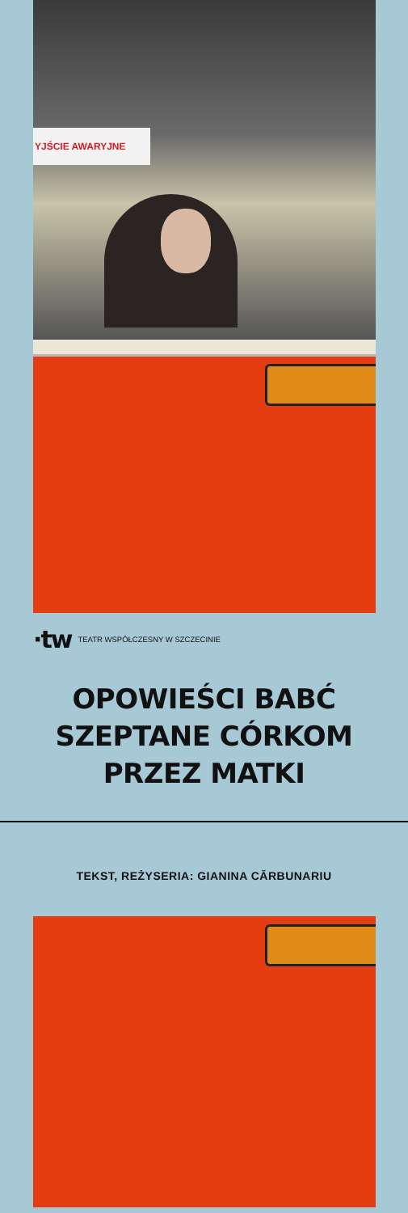YJŚCIE AWARYJNE
·tw TEATR WSPÓŁCZESNY W SZCZECINIE
OPOWIEŚCI BABĆ
SZEPTANE CÓRKOM
PRZEZ MATKI
TEKST, REŻYSERIA: GIANINA CĂRBUNARIU